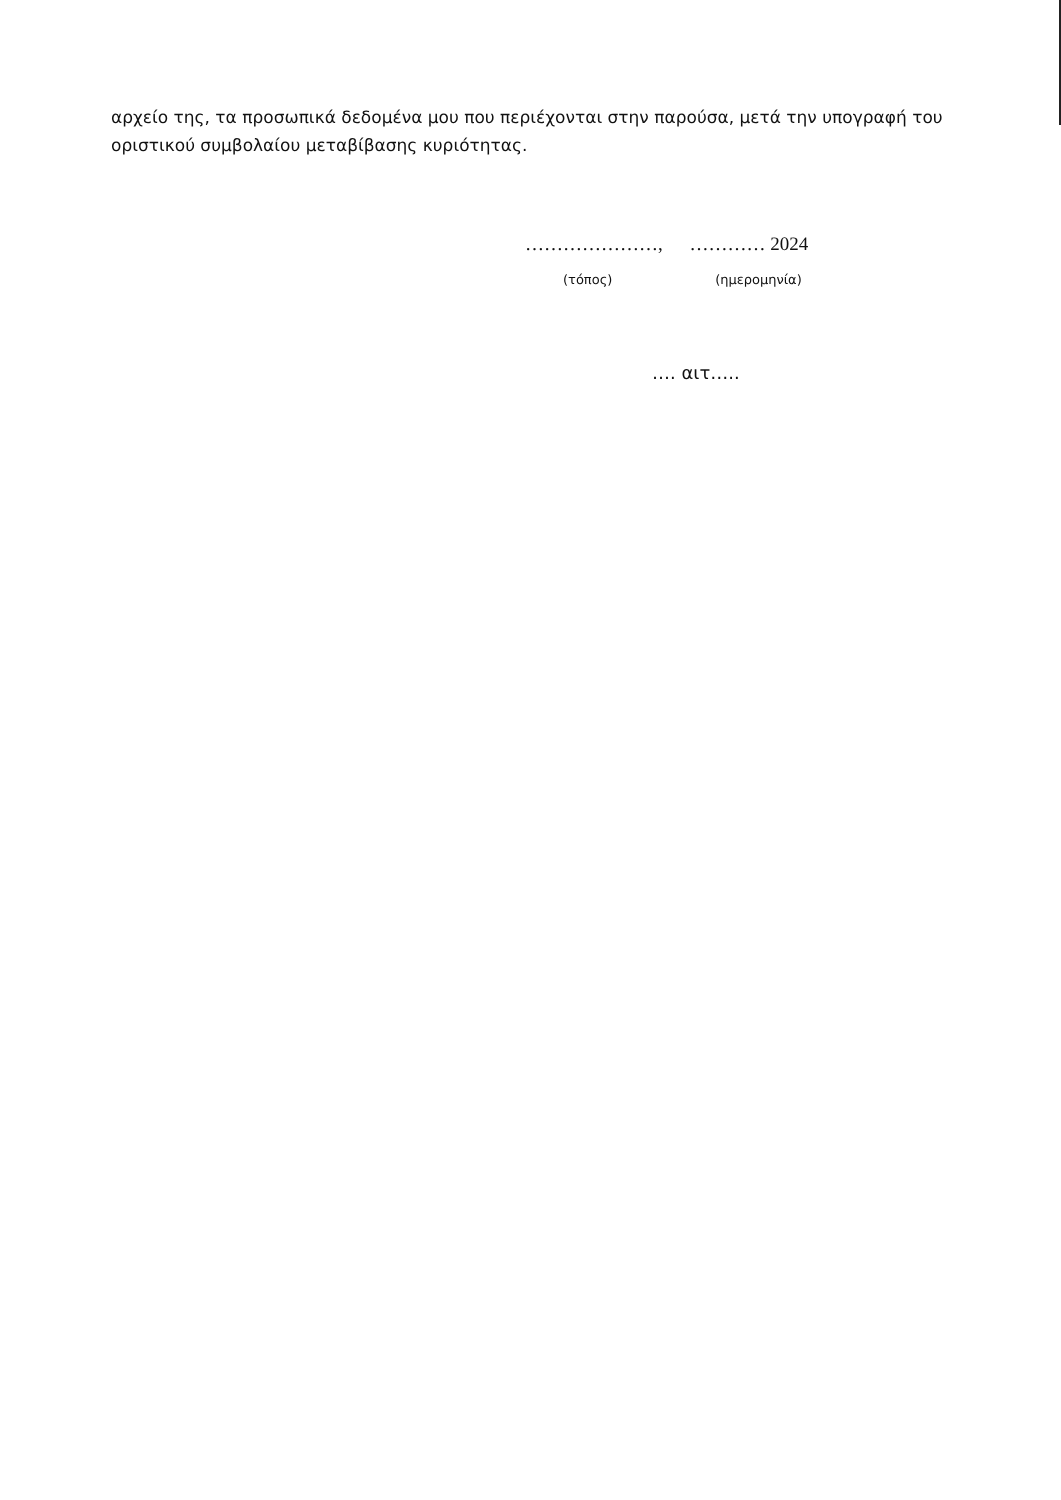αρχείο της, τα προσωπικά δεδομένα μου που περιέχονται στην παρούσα, μετά την υπογραφή του οριστικού συμβολαίου μεταβίβασης κυριότητας.
…………………, ………… 2024
(τόπος) (ημερομηνία)
…. αιτ…..